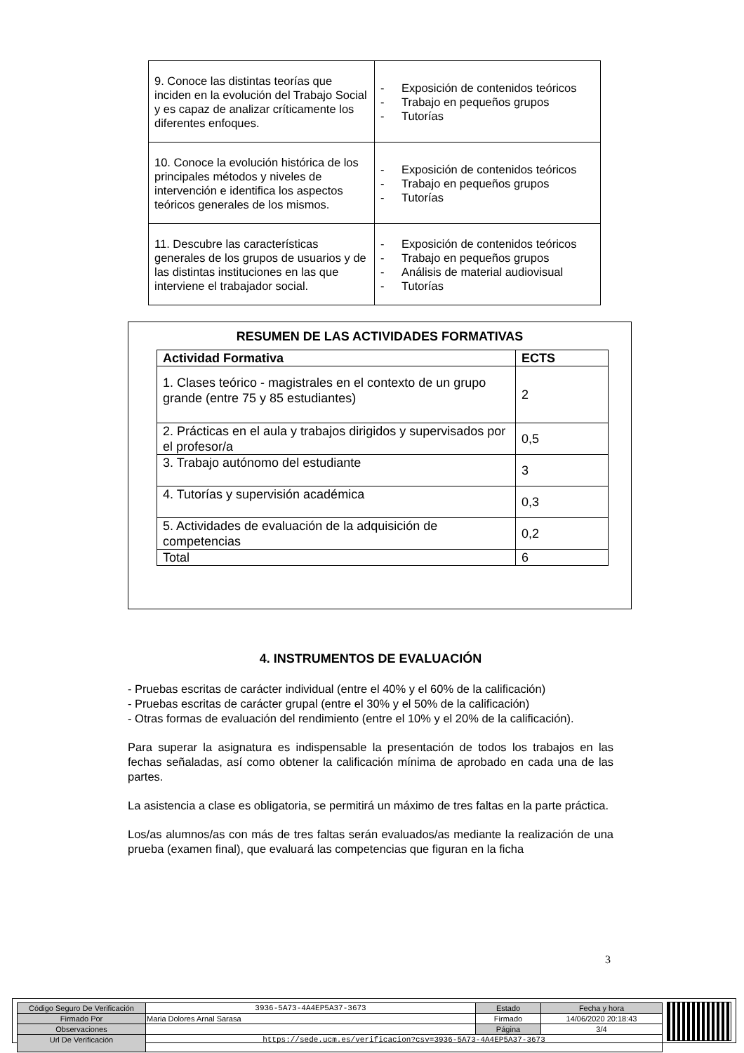| 9. Conoce las distintas teorías que inciden en la evolución del Trabajo Social y es capaz de analizar críticamente los diferentes enfoques. | - Exposición de contenidos teóricos - Trabajo en pequeños grupos - Tutorías |
| 10. Conoce la evolución histórica de los principales métodos y niveles de intervención e identifica los aspectos teóricos generales de los mismos. | - Exposición de contenidos teóricos - Trabajo en pequeños grupos - Tutorías |
| 11. Descubre las características generales de los grupos de usuarios y de las distintas instituciones en las que interviene el trabajador social. | - Exposición de contenidos teóricos - Trabajo en pequeños grupos - Análisis de material audiovisual - Tutorías |
RESUMEN DE LAS ACTIVIDADES FORMATIVAS
| Actividad Formativa | ECTS |
| --- | --- |
| 1. Clases teórico - magistrales en el contexto de un grupo grande (entre 75 y 85 estudiantes) | 2 |
| 2. Prácticas en el aula y trabajos dirigidos y supervisados por el profesor/a | 0,5 |
| 3. Trabajo autónomo del estudiante | 3 |
| 4. Tutorías y supervisión académica | 0,3 |
| 5. Actividades de evaluación de la adquisición de competencias | 0,2 |
| Total | 6 |
4. INSTRUMENTOS DE EVALUACIÓN
- Pruebas escritas de carácter individual (entre el 40% y el 60% de la calificación)
- Pruebas escritas de carácter grupal (entre el 30% y el 50% de la calificación)
- Otras formas de evaluación del rendimiento (entre el 10% y el 20% de la calificación).
Para superar la asignatura es indispensable la presentación de todos los trabajos en las fechas señaladas, así como obtener la calificación mínima de aprobado en cada una de las partes.
La asistencia a clase es obligatoria, se permitirá un máximo de tres faltas en la parte práctica.
Los/as alumnos/as con más de tres faltas serán evaluados/as mediante la realización de una prueba (examen final), que evaluará las competencias que figuran en la ficha
3
| Código Seguro De Verificación | 3936-5A73-4A4EP5A37-3673 | Estado | Fecha y hora |
| Firmado Por | Maria Dolores Arnal Sarasa | Firmado | 14/06/2020 20:18:43 |
| Observaciones | | Página | 3/4 |
| Url De Verificación | https://sede.ucm.es/verificacion?csv=3936-5A73-4A4EP5A37-3673 | | |